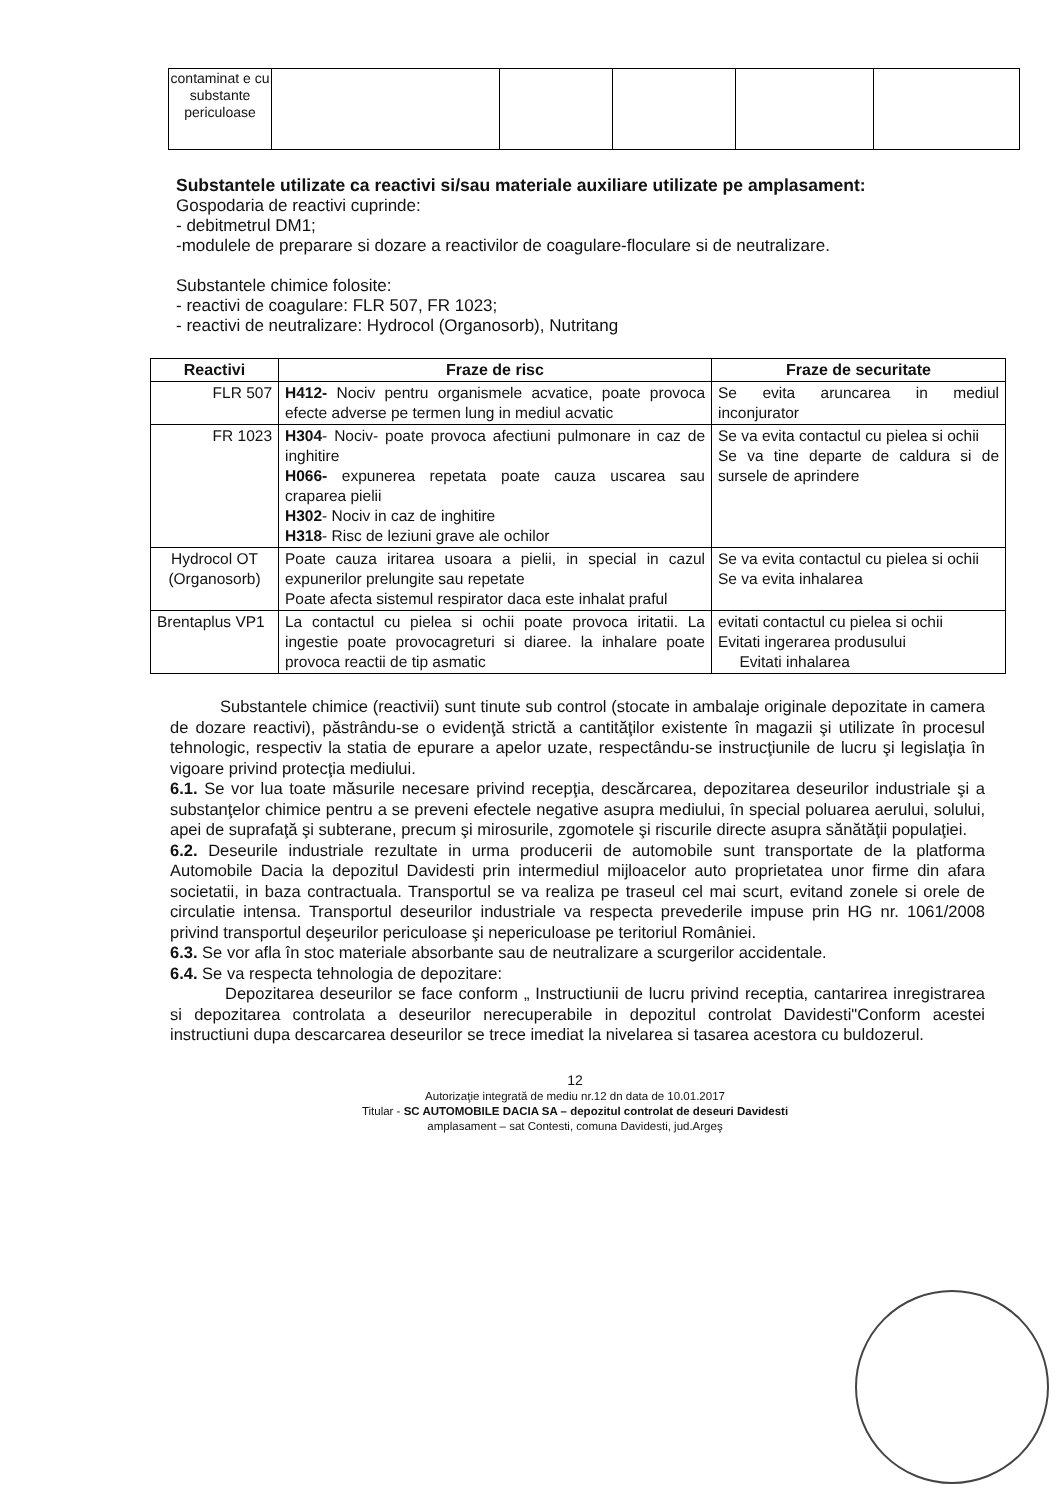| contaminat e cu substante periculoase | | | | | |
Substantele utilizate ca reactivi si/sau materiale auxiliare utilizate pe amplasament:
Gospodaria de reactivi cuprinde:
- debitmetrul DM1;
-modulele de preparare si dozare a reactivilor de coagulare-floculare si de neutralizare.
Substantele chimice folosite:
- reactivi de coagulare: FLR 507, FR 1023;
- reactivi de neutralizare: Hydrocol (Organosorb), Nutritang
| Reactivi | Fraze de risc | Fraze de securitate |
| --- | --- | --- |
| FLR 507 | H412- Nociv pentru organismele acvatice, poate provoca efecte adverse pe termen lung in mediul acvatic | Se evita aruncarea in mediul inconjurator |
| FR 1023 | H304 - Nociv- poate provoca afectiuni pulmonare in caz de inghitire H066- expunerea repetata poate cauza uscarea sau craparea pielii H302 - Nociv in caz de inghitire H318 - Risc de leziuni grave ale ochilor | Se va evita contactul cu pielea si ochii Se va tine departe de caldura si de sursele de aprindere |
| Hydrocol OT (Organosorb) | Poate cauza iritarea usoara a pielii, in special in cazul expunerilor prelungite sau repetate Poate afecta sistemul respirator daca este inhalat praful | Se va evita contactul cu pielea si ochii Se va evita inhalarea |
| Brentaplus VP1 | La contactul cu pielea si ochii poate provoca iritatii. La ingestie poate provocagreturi si diaree. la inhalare poate provoca reactii de tip asmatic | evitati contactul cu pielea si ochii Evitati ingerarea produsului Evitati inhalarea |
Substantele chimice (reactivii) sunt tinute sub control (stocate in ambalaje originale depozitate in camera de dozare reactivi), păstrându-se o evidenţă strictă a cantităţilor existente în magazii şi utilizate în procesul tehnologic, respectiv la statia de epurare a apelor uzate, respectându-se instrucţiunile de lucru şi legislaţia în vigoare privind protecţia mediului.
6.1. Se vor lua toate măsurile necesare privind recepţia, descărcarea, depozitarea deseurilor industriale şi a substanţelor chimice pentru a se preveni efectele negative asupra mediului, în special poluarea aerului, solului, apei de suprafaţă şi subterane, precum şi mirosurile, zgomotele şi riscurile directe asupra sănătăţii populaţiei.
6.2. Deseurile industriale rezultate in urma producerii de automobile sunt transportate de la platforma Automobile Dacia la depozitul Davidesti prin intermediul mijloacelor auto proprietatea unor firme din afara societatii, in baza contractuala. Transportul se va realiza pe traseul cel mai scurt, evitand zonele si orele de circulatie intensa. Transportul deseurilor industriale va respecta prevederile impuse prin HG nr. 1061/2008 privind transportul deşeurilor periculoase şi nepericuloase pe teritoriul României.
6.3. Se vor afla în stoc materiale absorbante sau de neutralizare a scurgerilor accidentale.
6.4. Se va respecta tehnologia de depozitare:
Depozitarea deseurilor se face conform „ Instructiunii de lucru privind receptia, cantarirea inregistrarea si depozitarea controlata a deseurilor nerecuperabile in depozitul controlat Davidesti"Conform acestei instructiuni dupa descarcarea deseurilor se trece imediat la nivelarea si tasarea acestora cu buldozerul.
12
Autorizaţie integrată de mediu nr.12 dn data de 10.01.2017
Titular - SC AUTOMOBILE DACIA SA – depozitul controlat de deseuri Davidesti
amplasament – sat Contesti, comuna Davidesti, jud.Argeş